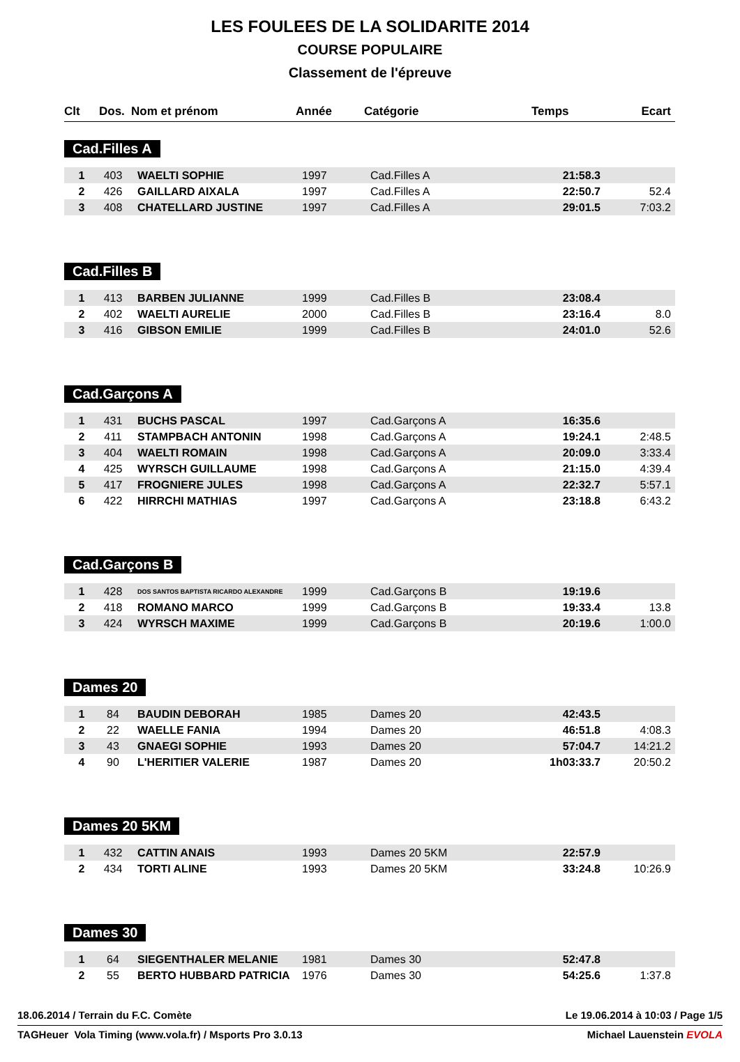LES FOULEES DE LA SOLIDARITE 2014
COURSE POPULAIRE
Classement de l'épreuve
| Clt | Dos. | Nom et prénom | Année | Catégorie | Temps | Ecart |
| --- | --- | --- | --- | --- | --- | --- |
Cad.Filles A
| 1 | 403 | WAELTI SOPHIE | 1997 | Cad.Filles A | 21:58.3 | |
| 2 | 426 | GAILLARD AIXALA | 1997 | Cad.Filles A | 22:50.7 | 52.4 |
| 3 | 408 | CHATELLARD JUSTINE | 1997 | Cad.Filles A | 29:01.5 | 7:03.2 |
Cad.Filles B
| 1 | 413 | BARBEN JULIANNE | 1999 | Cad.Filles B | 23:08.4 | |
| 2 | 402 | WAELTI AURELIE | 2000 | Cad.Filles B | 23:16.4 | 8.0 |
| 3 | 416 | GIBSON EMILIE | 1999 | Cad.Filles B | 24:01.0 | 52.6 |
Cad.Garçons A
| 1 | 431 | BUCHS PASCAL | 1997 | Cad.Garçons A | 16:35.6 | |
| 2 | 411 | STAMPBACH ANTONIN | 1998 | Cad.Garçons A | 19:24.1 | 2:48.5 |
| 3 | 404 | WAELTI ROMAIN | 1998 | Cad.Garçons A | 20:09.0 | 3:33.4 |
| 4 | 425 | WYRSCH GUILLAUME | 1998 | Cad.Garçons A | 21:15.0 | 4:39.4 |
| 5 | 417 | FROGNIERE JULES | 1998 | Cad.Garçons A | 22:32.7 | 5:57.1 |
| 6 | 422 | HIRRCHI MATHIAS | 1997 | Cad.Garçons A | 23:18.8 | 6:43.2 |
Cad.Garçons B
| 1 | 428 | DOS SANTOS BAPTISTA RICARDO ALEXANDRE | 1999 | Cad.Garçons B | 19:19.6 | |
| 2 | 418 | ROMANO MARCO | 1999 | Cad.Garçons B | 19:33.4 | 13.8 |
| 3 | 424 | WYRSCH MAXIME | 1999 | Cad.Garçons B | 20:19.6 | 1:00.0 |
Dames 20
| 1 | 84 | BAUDIN DEBORAH | 1985 | Dames 20 | 42:43.5 | |
| 2 | 22 | WAELLE FANIA | 1994 | Dames 20 | 46:51.8 | 4:08.3 |
| 3 | 43 | GNAEGI SOPHIE | 1993 | Dames 20 | 57:04.7 | 14:21.2 |
| 4 | 90 | L'HERITIER VALERIE | 1987 | Dames 20 | 1h03:33.7 | 20:50.2 |
Dames 20 5KM
| 1 | 432 | CATTIN ANAIS | 1993 | Dames 20 5KM | 22:57.9 | |
| 2 | 434 | TORTI ALINE | 1993 | Dames 20 5KM | 33:24.8 | 10:26.9 |
Dames 30
| 1 | 64 | SIEGENTHALER MELANIE | 1981 | Dames 30 | 52:47.8 | |
| 2 | 55 | BERTO HUBBARD PATRICIA | 1976 | Dames 30 | 54:25.6 | 1:37.8 |
18.06.2014 / Terrain du F.C. Comète Le 19.06.2014 à 10:03 / Page 1/5
TAGHeuer Vola Timing (www.vola.fr) / Msports Pro 3.0.13 Michael Lauenstein EVOLA